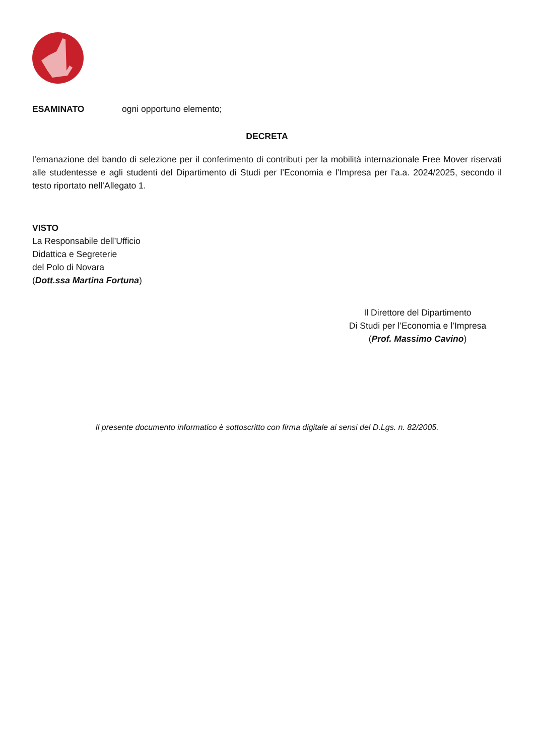ESAMINATO ogni opportuno elemento;
DECRETA
l’emanazione del bando di selezione per il conferimento di contributi per la mobilità internazionale Free Mover riservati alle studentesse e agli studenti del Dipartimento di Studi per l’Economia e l’Impresa per l’a.a. 2024/2025, secondo il testo riportato nell’Allegato 1.
VISTO
La Responsabile dell’Ufficio
Didattica e Segreterie
del Polo di Novara
(Dott.ssa Martina Fortuna)
Il Direttore del Dipartimento
Di Studi per l’Economia e l’Impresa
(Prof. Massimo Cavino)
Il presente documento informatico è sottoscritto con firma digitale ai sensi del D.Lgs. n. 82/2005.